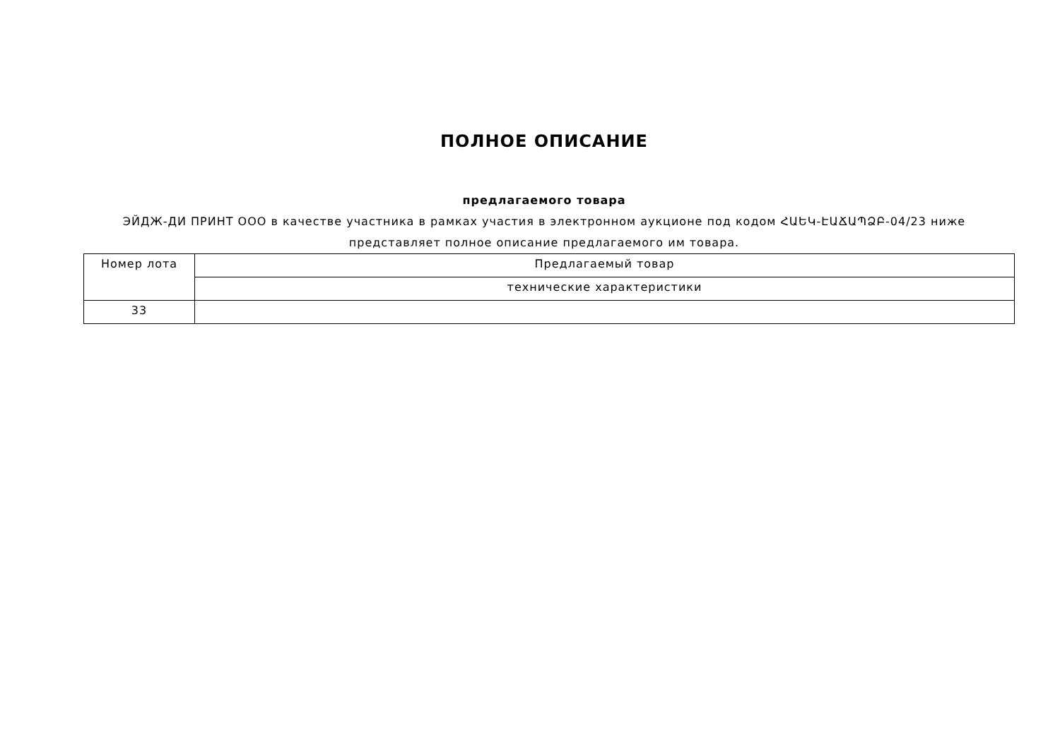ПОЛНОЕ ОПИСАНИЕ
предлагаемого товара
ЭЙДЖ-ДИ ПРИНТ ООО в качестве участника в рамках участия в электронном аукционе под кодом ՀԱԵԿ-ԷԱՃԱՊՁԲ-04/23 ниже
представляет полное описание предлагаемого им товара.
| Номер лота | Предлагаемый товар |
| | технические характеристики |
| 33 | |